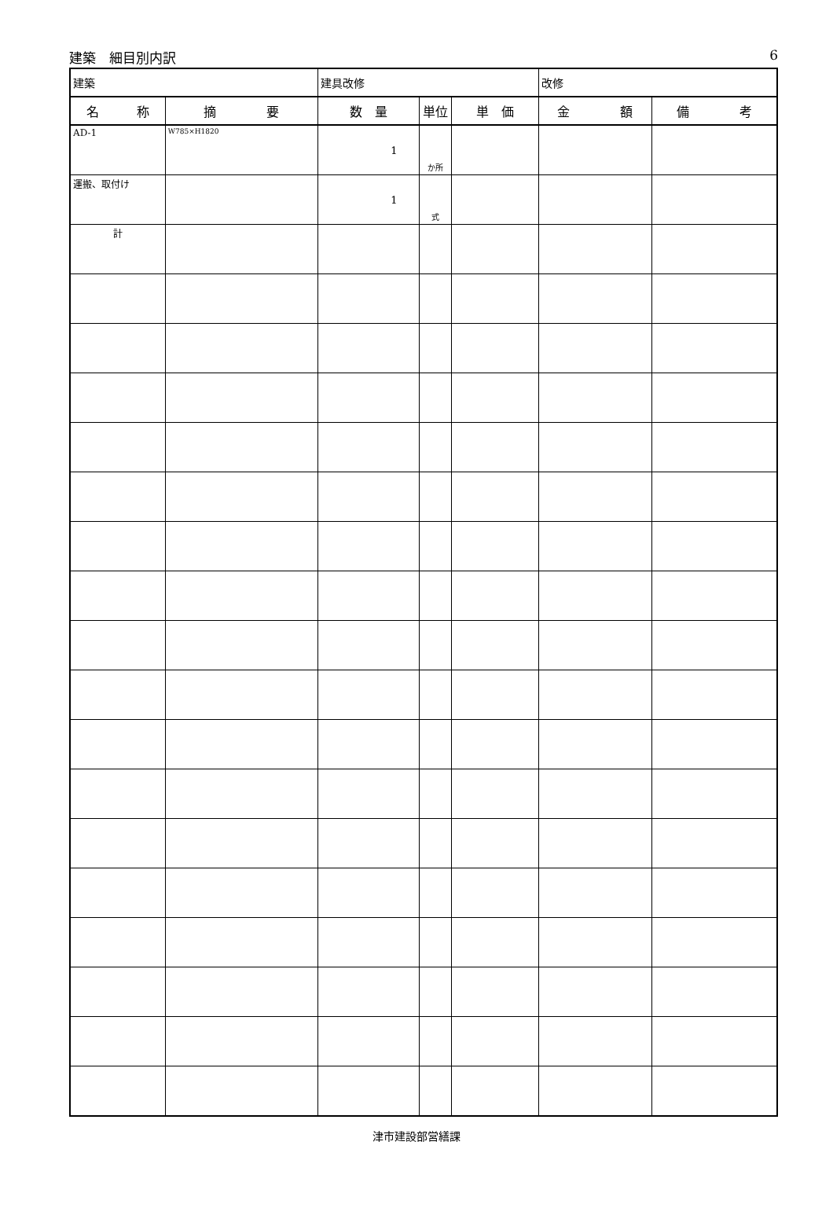建築　細目別内訳 6
| 建築 | | 建具改修 | | | 改修 | |
| 名 称 | 摘 要 | 数 量 | 単位 | 単 価 | 金 額 | 備 考 |
| AD-1 | W785×H1820 | 1 | か所 | | | |
| 運搬、取付け | | 1 | 式 | | | |
| 計 | | | | | | |
津市建設部営繕課